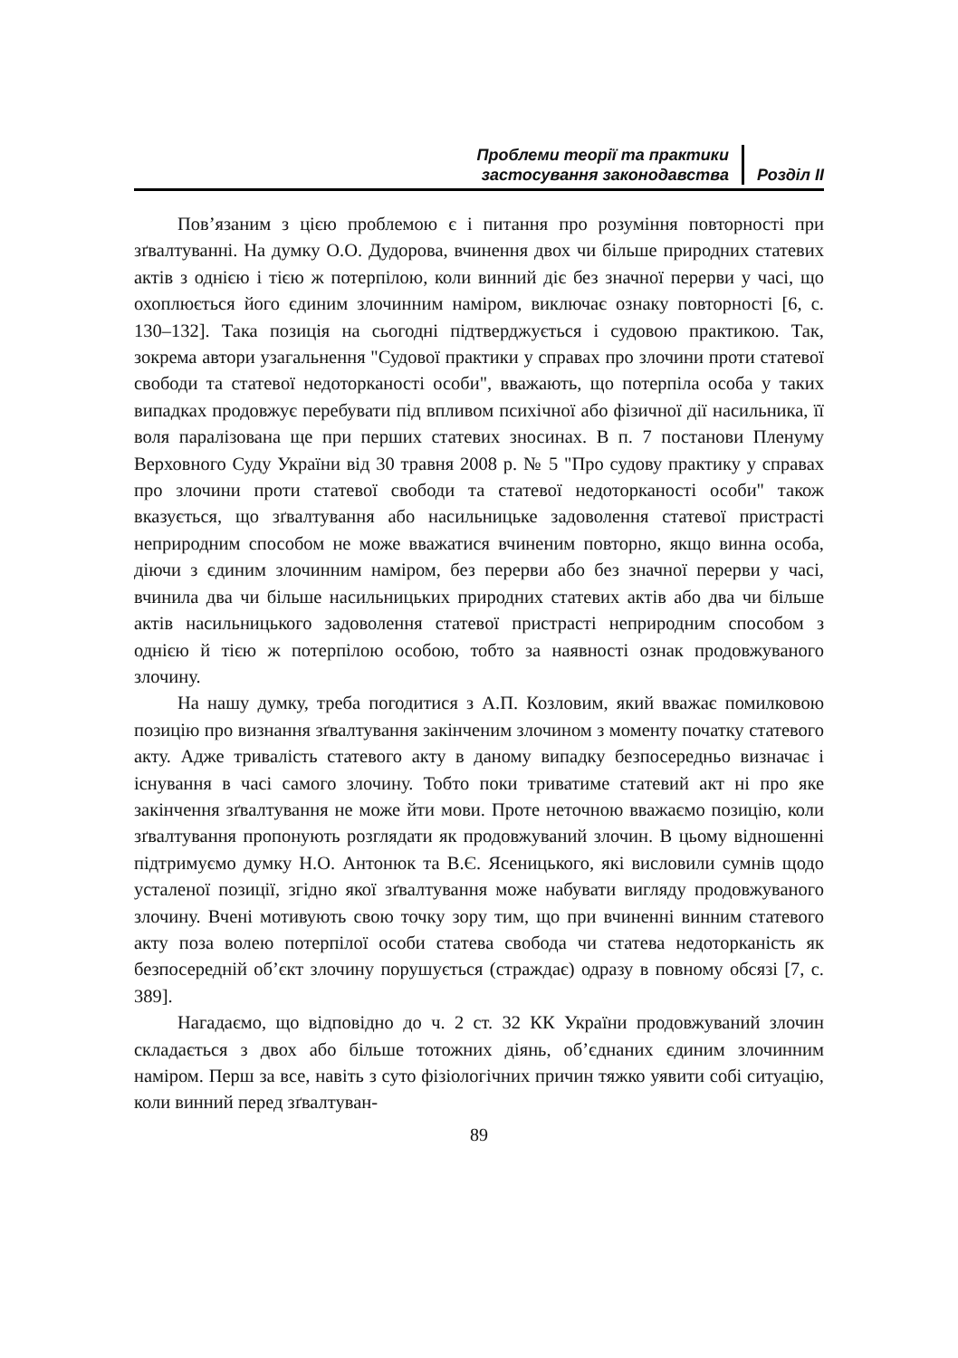Проблеми теорії та практики
застосування законодавства
Розділ ІІ
Пов’язаним з цією проблемою є і питання про розуміння повторності при зґвалтуванні. На думку О.О. Дудорова, вчинення двох чи більше природних статевих актів з однією і тією ж потерпілою, коли винний діє без значної перерви у часі, що охоплюється його єдиним злочинним наміром, виключає ознаку повторності [6, с. 130–132]. Така позиція на сьогодні підтверджується і судовою практикою. Так, зокрема автори узагальнення "Судової практики у справах про злочини проти статевої свободи та статевої недоторканості особи", вважають, що потерпіла особа у таких випадках продовжує перебувати під впливом психічної або фізичної дії насильника, її воля паралізована ще при перших статевих зносинах. В п. 7 постанови Пленуму Верховного Суду України від 30 травня 2008 р. № 5 "Про судову практику у справах про злочини проти статевої свободи та статевої недоторканості особи" також вказується, що зґвалтування або насильницьке задоволення статевої пристрасті неприродним способом не може вважатися вчиненим повторно, якщо винна особа, діючи з єдиним злочинним наміром, без перерви або без значної перерви у часі, вчинила два чи більше насильницьких природних статевих актів або два чи більше актів насильницького задоволення статевої пристрасті неприродним способом з однією й тією ж потерпілою особою, тобто за наявності ознак продовжуваного злочину.
На нашу думку, треба погодитися з А.П. Козловим, який вважає помилковою позицію про визнання зґвалтування закінченим злочином з моменту початку статевого акту. Адже тривалість статевого акту в даному випадку безпосередньо визначає і існування в часі самого злочину. Тобто поки триватиме статевий акт ні про яке закінчення зґвалтування не може йти мови. Проте неточною вважаємо позицію, коли зґвалтування пропонують розглядати як продовжуваний злочин. В цьому відношенні підтримуємо думку Н.О. Антонюк та В.Є. Ясеницького, які висловили сумнів щодо усталеної позиції, згідно якої зґвалтування може набувати вигляду продовжуваного злочину. Вчені мотивують свою точку зору тим, що при вчиненні винним статевого акту поза волею потерпілої особи статева свобода чи статева недоторканість як безпосередній об’єкт злочину порушується (страждає) одразу в повному обсязі [7, с. 389].
Нагадаємо, що відповідно до ч. 2 ст. 32 КК України продовжуваний злочин складається з двох або більше тотожних діянь, об’єднаних єдиним злочинним наміром. Перш за все, навіть з суто фізіологічних причин тяжко уявити собі ситуацію, коли винний перед зґвалтуван-
89